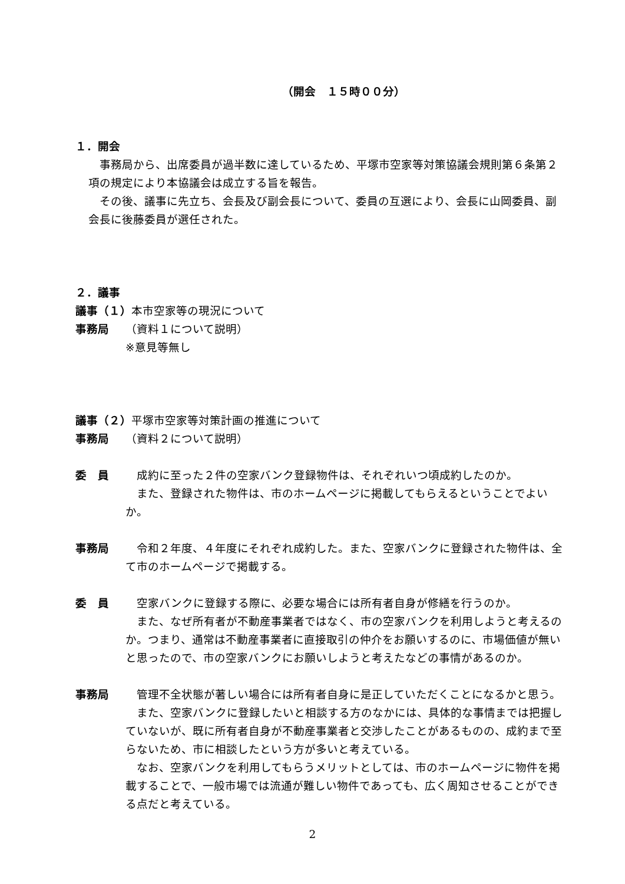（開会　１５時００分）
１．開会
　事務局から、出席委員が過半数に達しているため、平塚市空家等対策協議会規則第６条第２項の規定により本協議会は成立する旨を報告。
　その後、議事に先立ち、会長及び副会長について、委員の互選により、会長に山岡委員、副会長に後藤委員が選任された。
２．議事
議事（１）本市空家等の現況について
事務局 （資料１について説明）
※意見等無し
議事（２）平塚市空家等対策計画の推進について
事務局 （資料２について説明）
委　員　成約に至った２件の空家バンク登録物件は、それぞれいつ頃成約したのか。
　また、登録された物件は、市のホームページに掲載してもらえるということでよいか。
事務局　令和２年度、４年度にそれぞれ成約した。また、空家バンクに登録された物件は、全て市のホームページで掲載する。
委　員　空家バンクに登録する際に、必要な場合には所有者自身が修繕を行うのか。
　また、なぜ所有者が不動産事業者ではなく、市の空家バンクを利用しようと考えるのか。つまり、通常は不動産事業者に直接取引の仲介をお願いするのに、市場価値が無いと思ったので、市の空家バンクにお願いしようと考えたなどの事情があるのか。
事務局　管理不全状態が著しい場合には所有者自身に是正していただくことになるかと思う。
　また、空家バンクに登録したいと相談する方のなかには、具体的な事情までは把握していないが、既に所有者自身が不動産事業者と交渉したことがあるものの、成約まで至らないため、市に相談したという方が多いと考えている。
　なお、空家バンクを利用してもらうメリットとしては、市のホームページに物件を掲載することで、一般市場では流通が難しい物件であっても、広く周知させることができる点だと考えている。
2